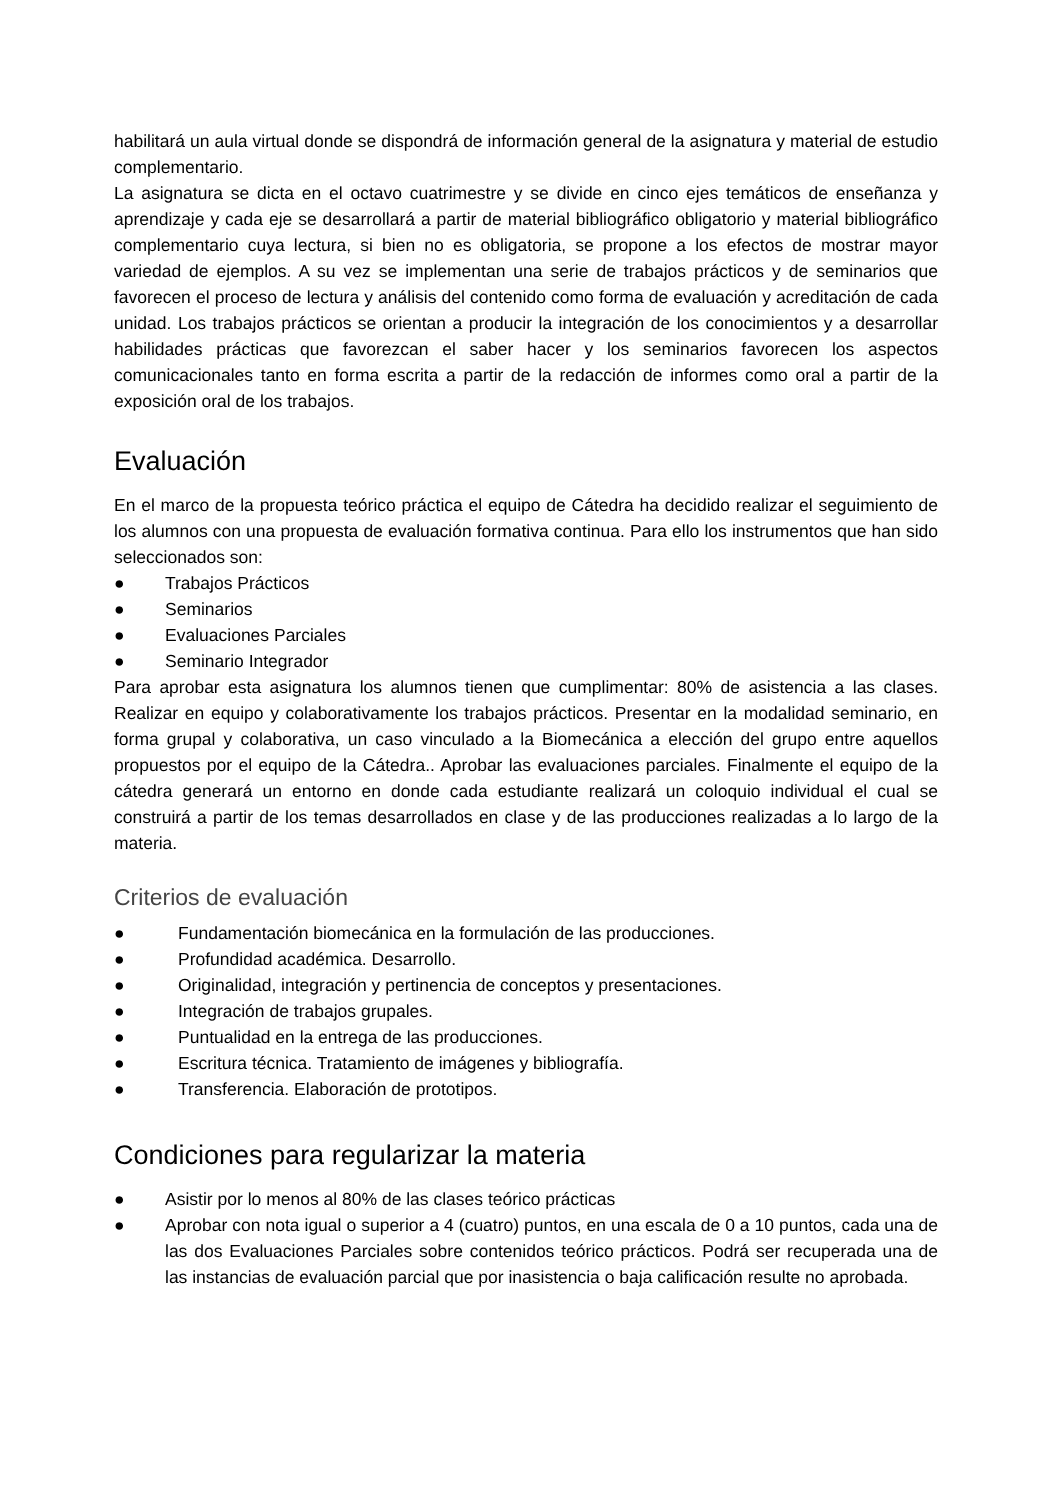habilitará un aula virtual donde se dispondrá de información general de la asignatura y material de estudio complementario.
La asignatura se dicta en el octavo cuatrimestre y se divide en cinco ejes temáticos de enseñanza y aprendizaje y cada eje se desarrollará a partir de material bibliográfico obligatorio y material bibliográfico complementario cuya lectura, si bien no es obligatoria, se propone a los efectos de mostrar mayor variedad de ejemplos. A su vez se implementan una serie de trabajos prácticos y de seminarios que favorecen el proceso de lectura y análisis del contenido como forma de evaluación y acreditación de cada unidad. Los trabajos prácticos se orientan a producir la integración de los conocimientos y a desarrollar habilidades prácticas que favorezcan el saber hacer y los seminarios favorecen los aspectos comunicacionales tanto en forma escrita a partir de la redacción de informes como oral a partir de la exposición oral de los trabajos.
Evaluación
En el marco de la propuesta teórico práctica el equipo de Cátedra ha decidido realizar el seguimiento de los alumnos con una propuesta de evaluación formativa continua. Para ello los instrumentos que han sido seleccionados son:
● Trabajos Prácticos
● Seminarios
● Evaluaciones Parciales
● Seminario Integrador
Para aprobar esta asignatura los alumnos tienen que cumplimentar: 80% de asistencia a las clases. Realizar en equipo y colaborativamente los trabajos prácticos. Presentar en la modalidad seminario, en forma grupal y colaborativa, un caso vinculado a la Biomecánica a elección del grupo entre aquellos propuestos por el equipo de la Cátedra.. Aprobar las evaluaciones parciales. Finalmente el equipo de la cátedra generará un entorno en donde cada estudiante realizará un coloquio individual el cual se construirá a partir de los temas desarrollados en clase y de las producciones realizadas a lo largo de la materia.
Criterios de evaluación
● Fundamentación biomecánica en la formulación de las producciones.
● Profundidad académica. Desarrollo.
● Originalidad, integración y pertinencia de conceptos y presentaciones.
● Integración de trabajos grupales.
● Puntualidad en la entrega de las producciones.
● Escritura técnica. Tratamiento de imágenes y bibliografía.
● Transferencia. Elaboración de prototipos.
Condiciones para regularizar la materia
● Asistir por lo menos al 80% de las clases teórico prácticas
● Aprobar con nota igual o superior a 4 (cuatro) puntos, en una escala de 0 a 10 puntos, cada una de las dos Evaluaciones Parciales sobre contenidos teórico prácticos. Podrá ser recuperada una de las instancias de evaluación parcial que por inasistencia o baja calificación resulte no aprobada.